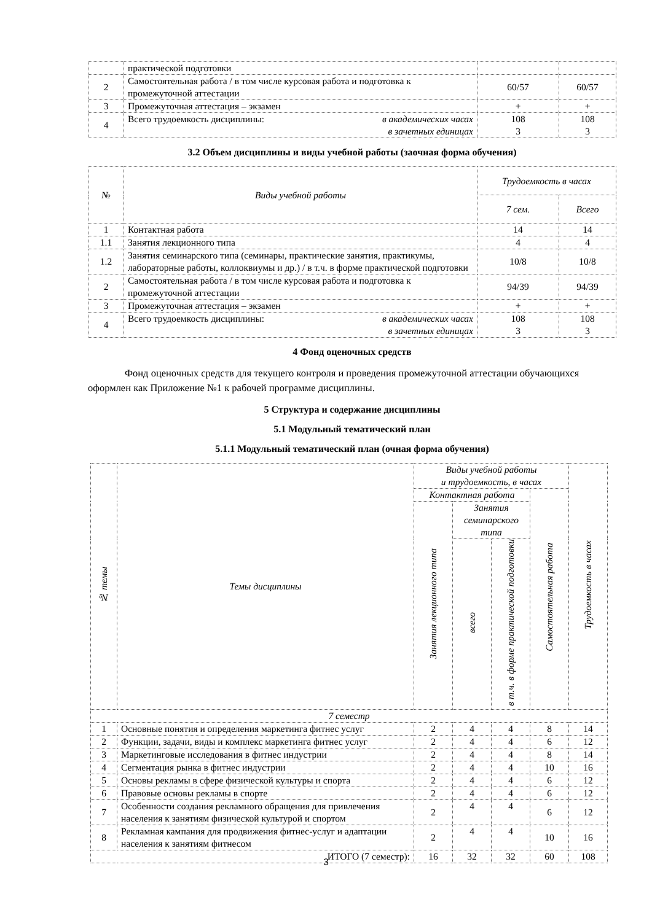| | практической подготовки | | |
| 2 | Самостоятельная работа / в том числе курсовая работа и подготовка к промежуточной аттестации | 60/57 | 60/57 |
| 3 | Промежуточная аттестация – экзамен | + | + |
| 4 | Всего трудоемкость дисциплины: в академических часах в зачетных единицах | 108 3 | 108 3 |
3.2 Объем дисциплины и виды учебной работы (заочная форма обучения)
| № | Виды учебной работы | Трудоемкость в часах | |
| | | 7 сем. | Всего |
| 1 | Контактная работа | 14 | 14 |
| 1.1 | Занятия лекционного типа | 4 | 4 |
| 1.2 | Занятия семинарского типа (семинары, практические занятия, практикумы, лабораторные работы, коллоквиумы и др.) / в т.ч. в форме практической подготовки | 10/8 | 10/8 |
| 2 | Самостоятельная работа / в том числе курсовая работа и подготовка к промежуточной аттестации | 94/39 | 94/39 |
| 3 | Промежуточная аттестация – экзамен | + | + |
| 4 | Всего трудоемкость дисциплины: в академических часах в зачетных единицах | 108 3 | 108 3 |
4 Фонд оценочных средств
Фонд оценочных средств для текущего контроля и проведения промежуточной аттестации обучающихся оформлен как Приложение №1 к рабочей программе дисциплины.
5 Структура и содержание дисциплины
5.1 Модульный тематический план
5.1.1 Модульный тематический план (очная форма обучения)
| № темы | Темы дисциплины | Виды учебной работы и трудоемкость, в часах | | | | Трудоемкость в часах |
| | | Контактная работа | | | Самостоятельная работа | |
| | | Занятия лекционного типа | Занятия семинарского типа | | | |
| | | | всего | в т.ч. в форме практической подготовки | | |
| 7 семестр | | | | | | |
| 1 | Основные понятия и определения маркетинга фитнес услуг | 2 | 4 | 4 | 8 | 14 |
| 2 | Функции, задачи, виды и комплекс маркетинга фитнес услуг | 2 | 4 | 4 | 6 | 12 |
| 3 | Маркетинговые исследования в фитнес индустрии | 2 | 4 | 4 | 8 | 14 |
| 4 | Сегментация рынка в фитнес индустрии | 2 | 4 | 4 | 10 | 16 |
| 5 | Основы рекламы в сфере физической культуры и спорта | 2 | 4 | 4 | 6 | 12 |
| 6 | Правовые основы рекламы в спорте | 2 | 4 | 4 | 6 | 12 |
| 7 | Особенности создания рекламного обращения для привлечения населения к занятиям физической культурой и спортом | 2 | 4 | 4 | 6 | 12 |
| 8 | Рекламная кампания для продвижения фитнес-услуг и адаптации населения к занятиям фитнесом | 2 | 4 | 4 | 10 | 16 |
| ИТОГО (7 семестр): | | 16 | 32 | 32 | 60 | 108 |
3